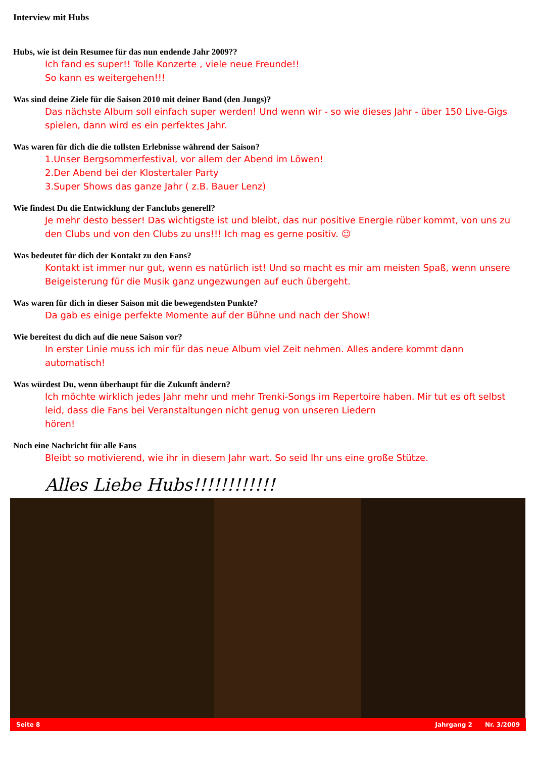Interview mit Hubs
Hubs, wie ist dein Resumee für das nun endende Jahr 2009??
Ich fand es super!! Tolle Konzerte , viele neue Freunde!!
So kann es weitergehen!!!
Was sind deine Ziele für die Saison 2010 mit deiner Band (den Jungs)?
Das nächste Album soll einfach super werden! Und wenn wir - so wie dieses Jahr - über 150 Live-Gigs spielen, dann wird es ein perfektes Jahr.
Was waren für dich die die tollsten Erlebnisse während der Saison?
1.Unser Bergsommerfestival, vor allem der Abend im Löwen!
2.Der Abend bei der Klostertaler Party
3.Super Shows das ganze Jahr ( z.B. Bauer Lenz)
Wie findest Du die Entwicklung der Fanclubs generell?
Je mehr desto besser! Das wichtigste ist und bleibt, das nur positive Energie rüber kommt, von uns zu den Clubs und von den Clubs zu uns!!! Ich mag es gerne positiv. ☺
Was bedeutet für dich der Kontakt zu den Fans?
Kontakt ist immer nur gut, wenn es natürlich ist! Und so macht es mir am meisten Spaß, wenn unsere Beigeisterung für die Musik ganz ungezwungen auf euch übergeht.
Was waren für dich in dieser Saison mit die bewegendsten Punkte?
Da gab es einige perfekte Momente auf der Bühne und nach der Show!
Wie bereitest du dich auf die neue Saison vor?
In erster Linie muss ich mir für das neue Album viel Zeit nehmen. Alles andere kommt dann automatisch!
Was würdest Du, wenn überhaupt für die Zukunft ändern?
Ich möchte wirklich jedes Jahr mehr und mehr Trenki-Songs im Repertoire haben. Mir tut es oft selbst leid, dass die Fans bei Veranstaltungen nicht genug von unseren Liedern
hören!
Noch eine Nachricht für alle Fans
Bleibt so motivierend, wie ihr in diesem Jahr wart. So seid Ihr uns eine große Stütze.
Alles Liebe Hubs!!!!!!!!!!!!
Seite 8 Jahrgang 2 Nr. 3/2009